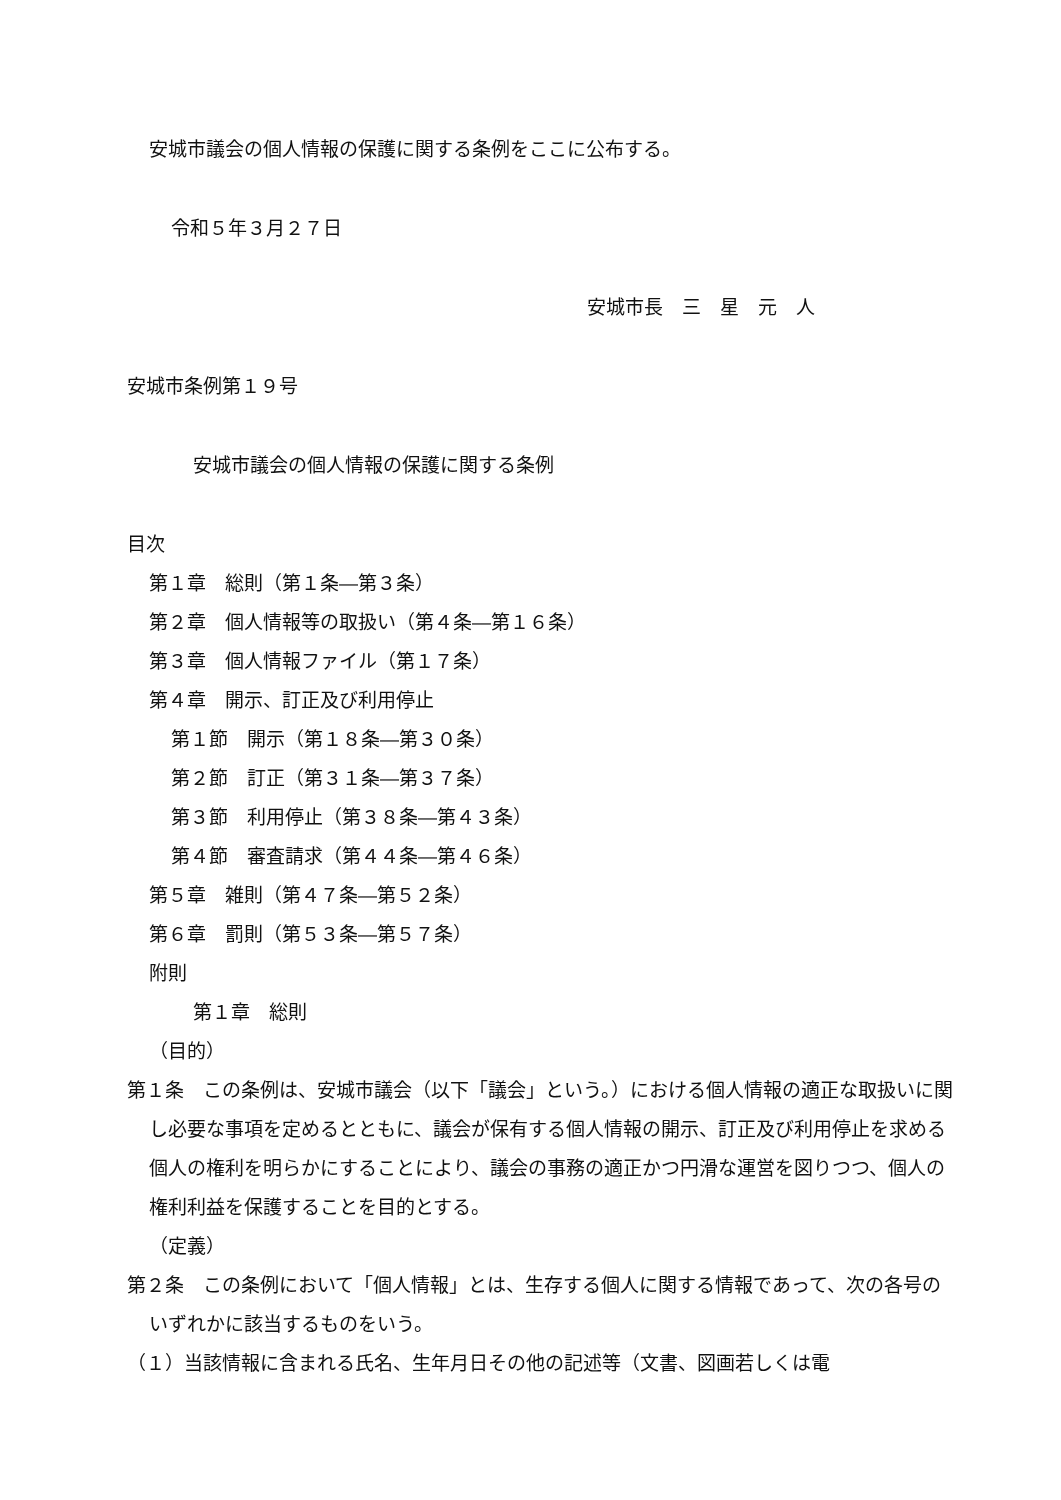安城市議会の個人情報の保護に関する条例をここに公布する。
令和５年３月２７日
安城市長　三　星　元　人
安城市条例第１９号
安城市議会の個人情報の保護に関する条例
目次
第１章　総則（第１条―第３条）
第２章　個人情報等の取扱い（第４条―第１６条）
第３章　個人情報ファイル（第１７条）
第４章　開示、訂正及び利用停止
第１節　開示（第１８条―第３０条）
第２節　訂正（第３１条―第３７条）
第３節　利用停止（第３８条―第４３条）
第４節　審査請求（第４４条―第４６条）
第５章　雑則（第４７条―第５２条）
第６章　罰則（第５３条―第５７条）
附則
第１章　総則
（目的）
第１条　この条例は、安城市議会（以下「議会」という。）における個人情報の適正な取扱いに関し必要な事項を定めるとともに、議会が保有する個人情報の開示、訂正及び利用停止を求める個人の権利を明らかにすることにより、議会の事務の適正かつ円滑な運営を図りつつ、個人の権利利益を保護することを目的とする。
（定義）
第２条　この条例において「個人情報」とは、生存する個人に関する情報であって、次の各号のいずれかに該当するものをいう。
（１）当該情報に含まれる氏名、生年月日その他の記述等（文書、図画若しくは電